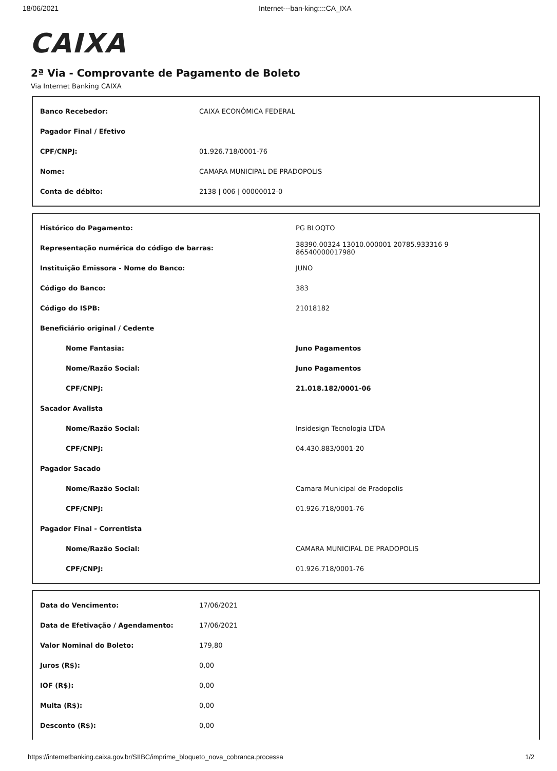18/06/2021 Internet---ban-king::::CA_IXA
CAIXA
2ª Via - Comprovante de Pagamento de Boleto
Via Internet Banking CAIXA
| Banco Recebedor: | CAIXA ECONÔMICA FEDERAL |
| Pagador Final / Efetivo | |
| CPF/CNPJ: | 01.926.718/0001-76 |
| Nome: | CAMARA MUNICIPAL DE PRADOPOLIS |
| Conta de débito: | 2138 / 006 / 00000012-0 |
| Histórico do Pagamento: | PG BLOQTO |
| Representação numérica do código de barras: | 38390.00324 13010.000001 20785.933316 9 86540000017980 |
| Instituição Emissora - Nome do Banco: | JUNO |
| Código do Banco: | 383 |
| Código do ISPB: | 21018182 |
| Beneficiário original / Cedente | |
| Nome Fantasia: | Juno Pagamentos |
| Nome/Razão Social: | Juno Pagamentos |
| CPF/CNPJ: | 21.018.182/0001-06 |
| Sacador Avalista | |
| Nome/Razão Social: | Insidesign Tecnologia LTDA |
| CPF/CNPJ: | 04.430.883/0001-20 |
| Pagador Sacado | |
| Nome/Razão Social: | Camara Municipal de Pradopolis |
| CPF/CNPJ: | 01.926.718/0001-76 |
| Pagador Final - Correntista | |
| Nome/Razão Social: | CAMARA MUNICIPAL DE PRADOPOLIS |
| CPF/CNPJ: | 01.926.718/0001-76 |
| Data do Vencimento: | 17/06/2021 |
| Data de Efetivação / Agendamento: | 17/06/2021 |
| Valor Nominal do Boleto: | 179,80 |
| Juros (R$): | 0,00 |
| IOF (R$): | 0,00 |
| Multa (R$): | 0,00 |
| Desconto (R$): | 0,00 |
https://internetbanking.caixa.gov.br/SIIBC/imprime_bloqueto_nova_cobranca.processa 1/2